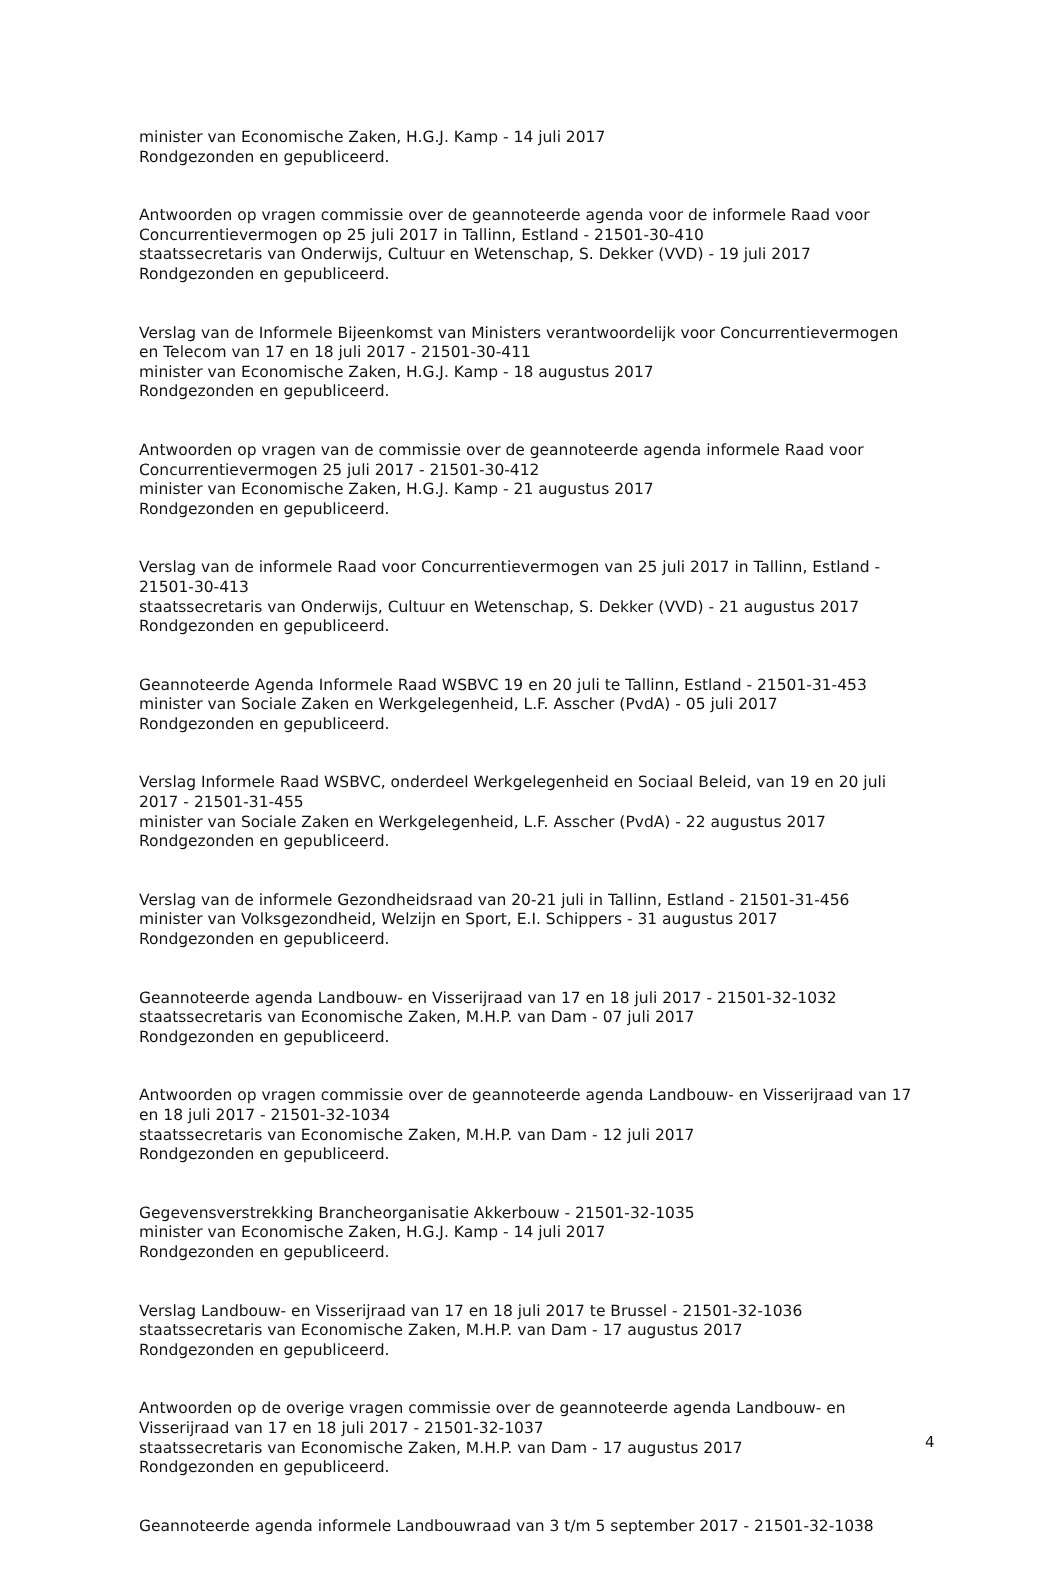minister van Economische Zaken, H.G.J. Kamp - 14 juli 2017
Rondgezonden en gepubliceerd.
Antwoorden op vragen commissie over de geannoteerde agenda voor de informele Raad voor Concurrentievermogen op 25 juli 2017 in Tallinn, Estland - 21501-30-410
staatssecretaris van Onderwijs, Cultuur en Wetenschap, S. Dekker (VVD) - 19 juli 2017
Rondgezonden en gepubliceerd.
Verslag van de Informele Bijeenkomst van Ministers verantwoordelijk voor Concurrentievermogen en Telecom van 17 en 18 juli 2017 - 21501-30-411
minister van Economische Zaken, H.G.J. Kamp - 18 augustus 2017
Rondgezonden en gepubliceerd.
Antwoorden op vragen van de commissie over de geannoteerde agenda informele Raad voor Concurrentievermogen 25 juli 2017 - 21501-30-412
minister van Economische Zaken, H.G.J. Kamp - 21 augustus 2017
Rondgezonden en gepubliceerd.
Verslag van de informele Raad voor Concurrentievermogen van 25 juli 2017 in Tallinn, Estland - 21501-30-413
staatssecretaris van Onderwijs, Cultuur en Wetenschap, S. Dekker (VVD) - 21 augustus 2017
Rondgezonden en gepubliceerd.
Geannoteerde Agenda Informele Raad WSBVC 19 en 20 juli te Tallinn, Estland - 21501-31-453
minister van Sociale Zaken en Werkgelegenheid, L.F. Asscher (PvdA) - 05 juli 2017
Rondgezonden en gepubliceerd.
Verslag Informele Raad WSBVC, onderdeel Werkgelegenheid en Sociaal Beleid, van 19 en 20 juli 2017 - 21501-31-455
minister van Sociale Zaken en Werkgelegenheid, L.F. Asscher (PvdA) - 22 augustus 2017
Rondgezonden en gepubliceerd.
Verslag van de informele Gezondheidsraad van 20-21 juli in Tallinn, Estland - 21501-31-456
minister van Volksgezondheid, Welzijn en Sport, E.I. Schippers - 31 augustus 2017
Rondgezonden en gepubliceerd.
Geannoteerde agenda Landbouw- en Visserijraad van 17 en 18 juli 2017 - 21501-32-1032
staatssecretaris van Economische Zaken, M.H.P. van Dam - 07 juli 2017
Rondgezonden en gepubliceerd.
Antwoorden op vragen commissie over de geannoteerde agenda Landbouw- en Visserijraad van 17 en 18 juli 2017 - 21501-32-1034
staatssecretaris van Economische Zaken, M.H.P. van Dam - 12 juli 2017
Rondgezonden en gepubliceerd.
Gegevensverstrekking Brancheorganisatie Akkerbouw - 21501-32-1035
minister van Economische Zaken, H.G.J. Kamp - 14 juli 2017
Rondgezonden en gepubliceerd.
Verslag Landbouw- en Visserijraad van 17 en 18 juli 2017 te Brussel - 21501-32-1036
staatssecretaris van Economische Zaken, M.H.P. van Dam - 17 augustus 2017
Rondgezonden en gepubliceerd.
Antwoorden op de overige vragen commissie over de geannoteerde agenda Landbouw- en Visserijraad van 17 en 18 juli 2017 - 21501-32-1037
staatssecretaris van Economische Zaken, M.H.P. van Dam - 17 augustus 2017
Rondgezonden en gepubliceerd.
Geannoteerde agenda informele Landbouwraad van 3 t/m 5 september 2017 - 21501-32-1038
4